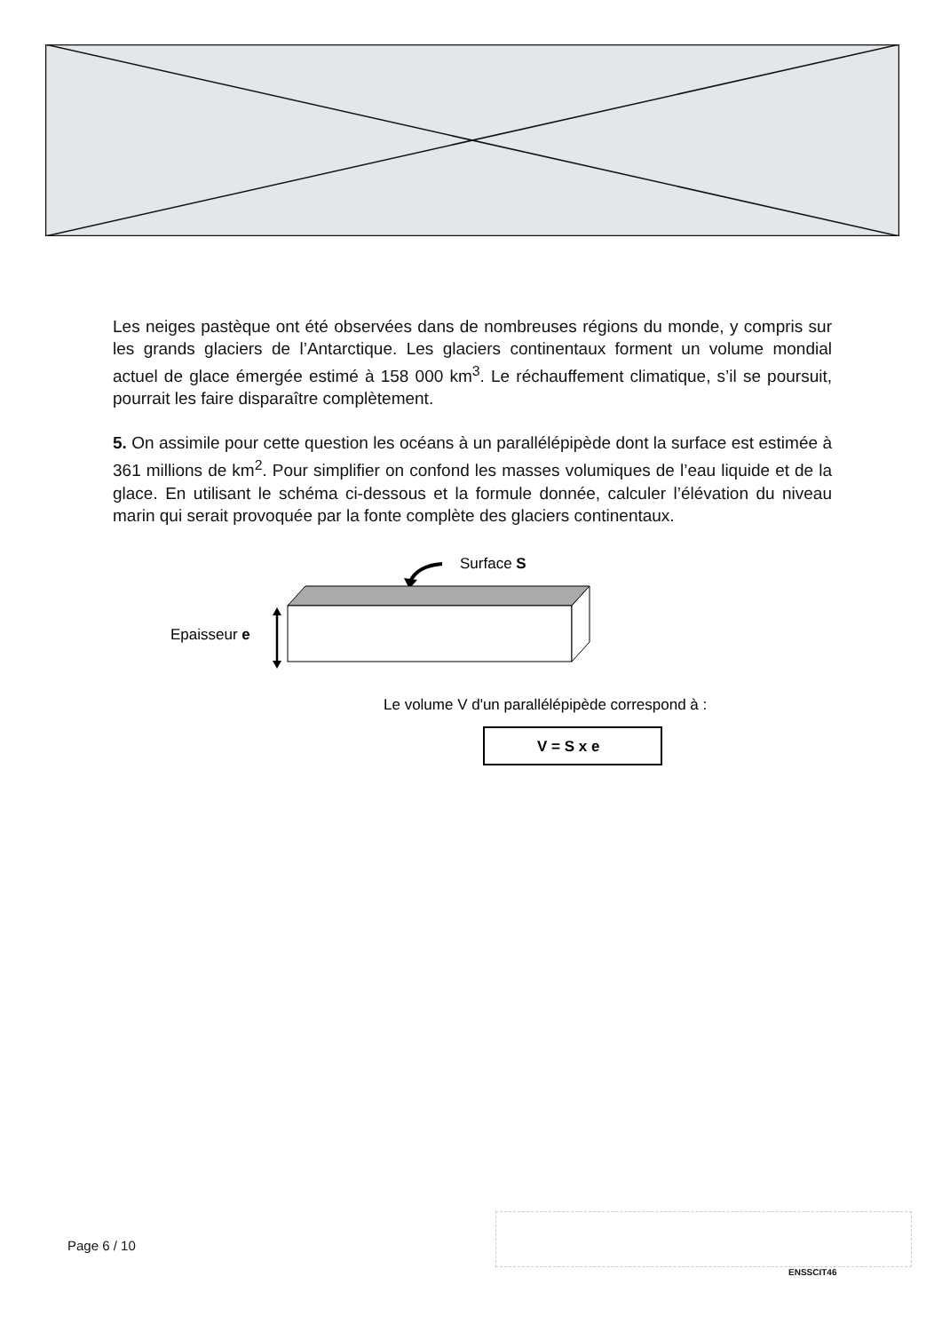Les neiges pastèque ont été observées dans de nombreuses régions du monde, y compris sur les grands glaciers de l’Antarctique. Les glaciers continentaux forment un volume mondial actuel de glace émergée estimé à 158 000 km<sup>3</sup>. Le réchauffement climatique, s’il se poursuit, pourrait les faire disparaître complètement.
5. On assimile pour cette question les océans à un parallélépipède dont la surface est estimée à 361 millions de km<sup>2</sup>. Pour simplifier on confond les masses volumiques de l’eau liquide et de la glace. En utilisant le schéma ci-dessous et la formule donnée, calculer l’élévation du niveau marin qui serait provoquée par la fonte complète des glaciers continentaux.
Surface S
Epaisseur e
Le volume V d'un parallélépipède correspond à :
V = S x e
Page 6 / 10
ENSSCIT46